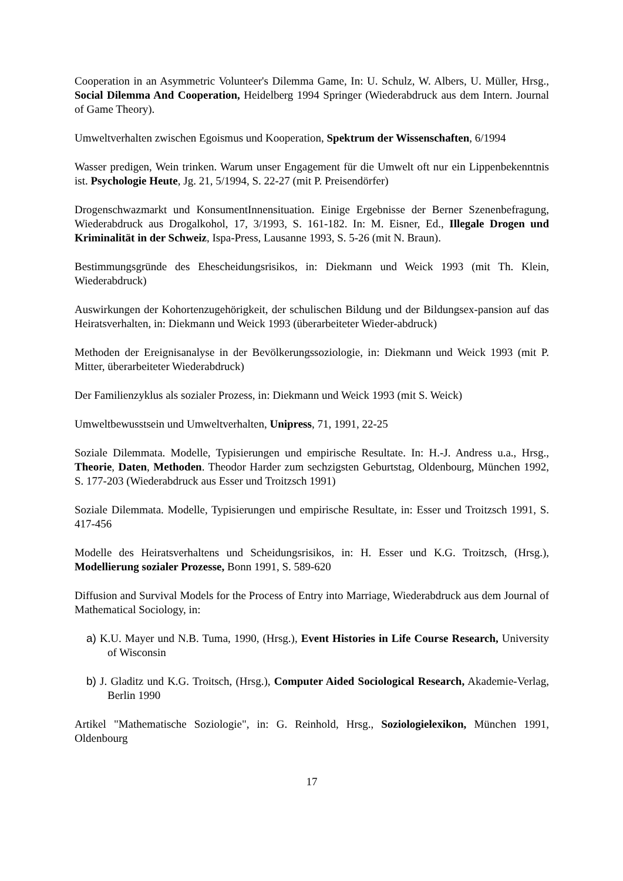Cooperation in an Asymmetric Volunteer's Dilemma Game, In: U. Schulz, W. Albers, U. Müller, Hrsg., Social Dilemma And Cooperation, Heidelberg 1994 Springer (Wiederabdruck aus dem Intern. Journal of Game Theory).
Umweltverhalten zwischen Egoismus und Kooperation, Spektrum der Wissenschaften, 6/1994
Wasser predigen, Wein trinken. Warum unser Engagement für die Umwelt oft nur ein Lippenbekenntnis ist. Psychologie Heute, Jg. 21, 5/1994, S. 22-27 (mit P. Preisendörfer)
Drogenschwazmarkt und KonsumentInnensituation. Einige Ergebnisse der Berner Szenenbefragung, Wiederabdruck aus Drogalkohol, 17, 3/1993, S. 161-182. In: M. Eisner, Ed., Illegale Drogen und Kriminalität in der Schweiz, Ispa-Press, Lausanne 1993, S. 5-26 (mit N. Braun).
Bestimmungsgründe des Ehescheidungsrisikos, in: Diekmann und Weick 1993 (mit Th. Klein, Wiederabdruck)
Auswirkungen der Kohortenzugehörigkeit, der schulischen Bildung und der Bildungsex-pansion auf das Heiratsverhalten, in: Diekmann und Weick 1993 (überarbeiteter Wieder-abdruck)
Methoden der Ereignisanalyse in der Bevölkerungssoziologie, in: Diekmann und Weick 1993 (mit P. Mitter, überarbeiteter Wiederabdruck)
Der Familienzyklus als sozialer Prozess, in: Diekmann und Weick 1993 (mit S. Weick)
Umweltbewusstsein und Umweltverhalten, Unipress, 71, 1991, 22-25
Soziale Dilemmata. Modelle, Typisierungen und empirische Resultate. In: H.-J. Andress u.a., Hrsg., Theorie, Daten, Methoden. Theodor Harder zum sechzigsten Geburtstag, Oldenbourg, München 1992, S. 177-203 (Wiederabdruck aus Esser und Troitzsch 1991)
Soziale Dilemmata. Modelle, Typisierungen und empirische Resultate, in: Esser und Troitzsch 1991, S. 417-456
Modelle des Heiratsverhaltens und Scheidungsrisikos, in: H. Esser und K.G. Troitzsch, (Hrsg.), Modellierung sozialer Prozesse, Bonn 1991, S. 589-620
Diffusion and Survival Models for the Process of Entry into Marriage, Wiederabdruck aus dem Journal of Mathematical Sociology, in:
a) K.U. Mayer und N.B. Tuma, 1990, (Hrsg.), Event Histories in Life Course Research, University of Wisconsin
b) J. Gladitz und K.G. Troitsch, (Hrsg.), Computer Aided Sociological Research, Akademie-Verlag, Berlin 1990
Artikel "Mathematische Soziologie", in: G. Reinhold, Hrsg., Soziologielexikon, München 1991, Oldenbourg
17